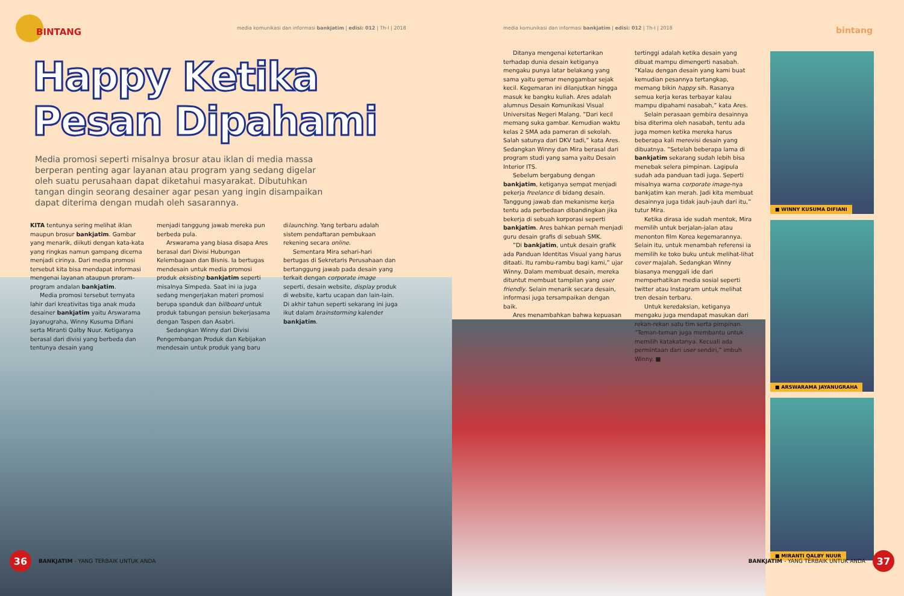BINTANG
media komunikasi dan informasi bankjatim | edisi: 012 | Th-I | 2018
Happy Ketika
Pesan Dipahami
Media promosi seperti misalnya brosur atau iklan di media massa berperan penting agar layanan atau program yang sedang digelar oleh suatu perusahaan dapat diketahui masyarakat. Dibutuhkan tangan dingin seorang desainer agar pesan yang ingin disampaikan dapat diterima dengan mudah oleh sasarannya.
KITA tentunya sering melihat iklan maupun brosur bankjatim. Gambar yang menarik, diikuti dengan kata-kata yang ringkas namun gampang dicerna menjadi cirinya. Dari media promosi tersebut kita bisa mendapat informasi mengenai layanan ataupun proram-program andalan bankjatim.
Media promosi tersebut ternyata lahir dari kreativitas tiga anak muda desainer bankjatim yaitu Arswarama Jayanugraha, Winny Kusuma Difiani serta Miranti Qalby Nuur. Ketiganya berasal dari divisi yang berbeda dan tentunya desain yang
menjadi tanggung jawab mereka pun berbeda pula.
Arswarama yang biasa disapa Ares berasal dari Divisi Hubungan Kelembagaan dan Bisnis. Ia bertugas mendesain untuk media promosi produk eksisting bankjatim seperti misalnya Simpeda. Saat ini ia juga sedang mengerjakan materi promosi berupa spanduk dan billboard untuk produk tabungan pensiun bekerjasama dengan Taspen dan Asabri.
Sedangkan Winny dari Divisi Pengembangan Produk dan Kebijakan mendesain untuk produk yang baru
dilaunching. Yang terbaru adalah sistem pendaftaran pembukaan rekening secara online.
Sementara Mira sehari-hari bertugas di Sekretaris Perusahaan dan bertanggung jawab pada desain yang terkait dengan corporate image seperti, desain website, display produk di website, kartu ucapan dan lain-lain. Di akhir tahun seperti sekarang ini juga ikut dalam brainstorming kalender bankjatim.
36 BANKJATIM - YANG TERBAIK UNTUK ANDA
media komunikasi dan informasi bankjatim | edisi: 012 | Th-I | 2018 bintang
Ditanya mengenai ketertarikan terhadap dunia desain ketiganya mengaku punya latar belakang yang sama yaitu gemar menggambar sejak kecil. Kegemaran ini dilanjutkan hingga masuk ke bangku kuliah. Ares adalah alumnus Desain Komunikasi Visual Universitas Negeri Malang. ”Dari kecil memang suka gambar. Kemudian waktu kelas 2 SMA ada pameran di sekolah. Salah satunya dari DKV tadi,” kata Ares. Sedangkan Winny dan Mira berasal dari program studi yang sama yaitu Desain Interior ITS.
Sebelum bergabung dengan bankjatim, ketiganya sempat menjadi pekerja freelance di bidang desain. Tanggung jawab dan mekanisme kerja tentu ada perbedaan dibandingkan jika bekerja di sebuah korporasi seperti bankjatim. Ares bahkan pernah menjadi guru desain grafis di sebuah SMK.
”Di bankjatim, untuk desain grafik ada Panduan Identitas Visual yang harus ditaati. Itu rambu-rambu bagi kami,” ujar Winny. Dalam membuat desain, mereka dituntut membuat tampilan yang user friendly. Selain menarik secara desain, informasi juga tersampaikan dengan baik.
Ares menambahkan bahwa kepuasan
tertinggi adalah ketika desain yang dibuat mampu dimengerti nasabah. ”Kalau dengan desain yang kami buat kemudian pesannya tertangkap, memang bikin happy sih. Rasanya semua kerja keras terbayar kalau mampu dipahami nasabah,” kata Ares.
Selain perasaan gembira desainnya bisa diterima oleh nasabah, tentu ada juga momen ketika mereka harus beberapa kali merevisi desain yang dibuatnya. ”Setelah beberapa lama di bankjatim sekarang sudah lebih bisa menebak selera pimpinan. Lagipula sudah ada panduan tadi juga. Seperti misalnya warna corporate image-nya bankjatim kan merah. Jadi kita membuat desainnya juga tidak jauh-jauh dari itu,” tutur Mira.
Ketika dirasa ide sudah mentok, Mira memilih untuk berjalan-jalan atau menonton film Korea kegemarannya. Selain itu, untuk menambah referensi ia memilih ke toko buku untuk melihat-lihat cover majalah. Sedangkan Winny biasanya menggali ide dari memperhatikan media sosial seperti twitter atau Instagram untuk melihat tren desain terbaru.
Untuk keredaksian, ketiganya mengaku juga mendapat masukan dari rekan-rekan satu tim serta pimpinan. ”Teman-teman juga membantu untuk memilih katakatanya. Kecuali ada permintaan dari user sendiri,” imbuh Winny. ■
■ WINNY KUSUMA DIFIANI
■ ARSWARAMA JAYANUGRAHA
■ MIRANTI QALBY NUUR
BANKJATIM - YANG TERBAIK UNTUK ANDA 37